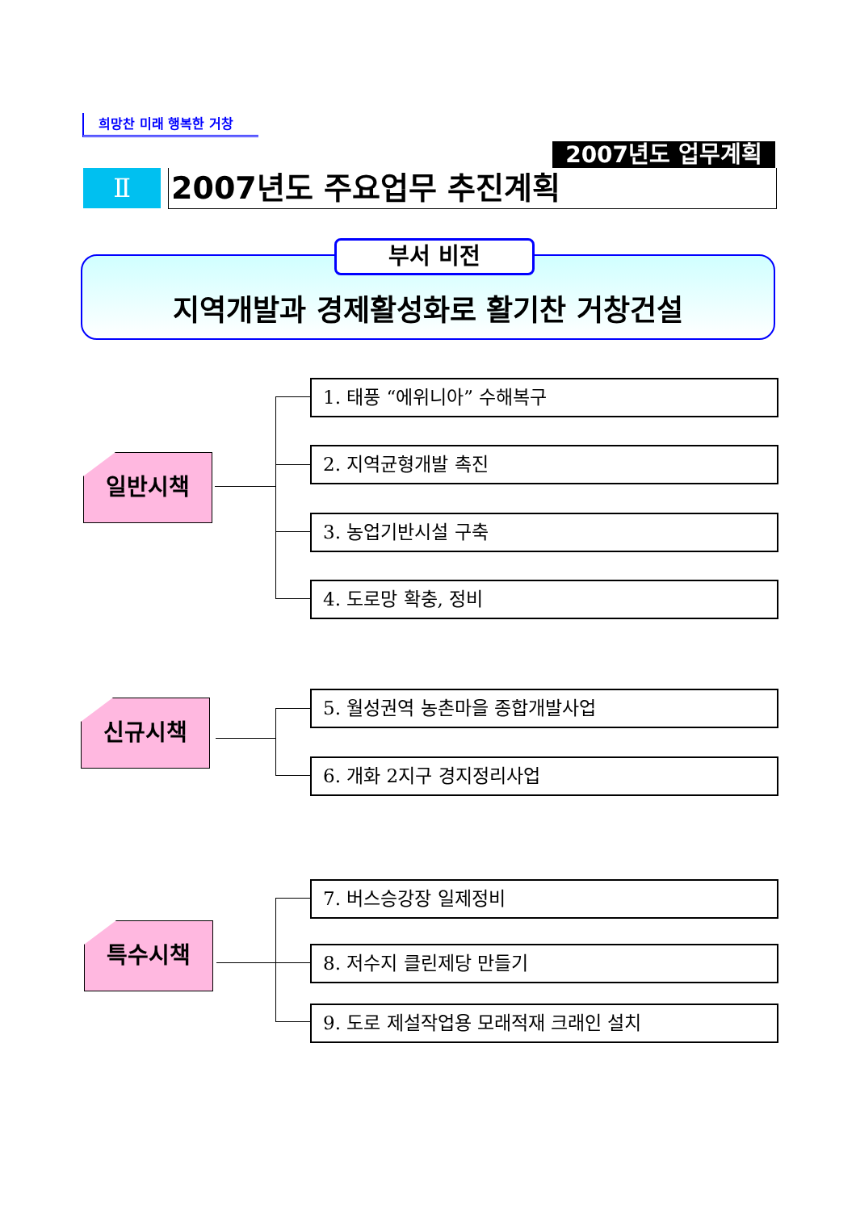희망찬 미래 행복한 거창
2007년도 업무계획
Ⅱ 2007년도 주요업무 추진계획
부서 비전
지역개발과 경제활성화로 활기찬 거창건설
일반시책
1. 태풍 “에위니아” 수해복구
2. 지역균형개발 촉진
3. 농업기반시설 구축
4. 도로망 확충, 정비
신규시책 5. 월성권역 농촌마을 종합개발사업
6. 개화 2지구 경지정리사업
특수시책
7. 버스승강장 일제정비
8. 저수지 클린제당 만들기
9. 도로 제설작업용 모래적재 크래인 설치